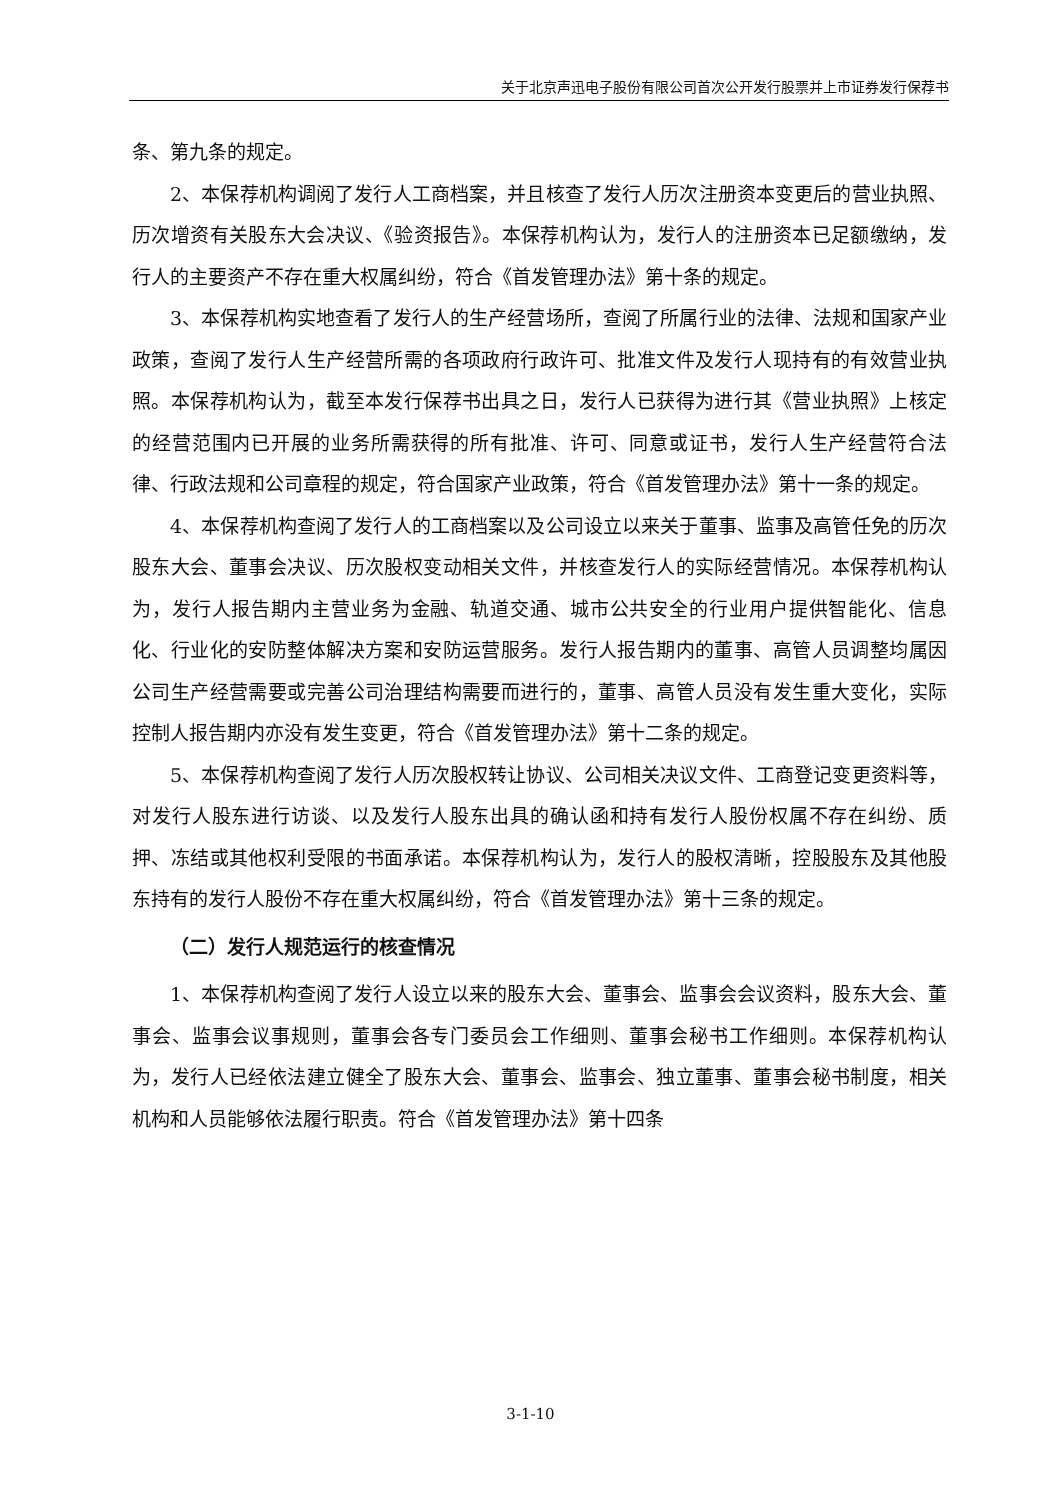关于北京声迅电子股份有限公司首次公开发行股票并上市证券发行保荐书
条、第九条的规定。
2、本保荐机构调阅了发行人工商档案，并且核查了发行人历次注册资本变更后的营业执照、历次增资有关股东大会决议、《验资报告》。本保荐机构认为，发行人的注册资本已足额缴纳，发行人的主要资产不存在重大权属纠纷，符合《首发管理办法》第十条的规定。
3、本保荐机构实地查看了发行人的生产经营场所，查阅了所属行业的法律、法规和国家产业政策，查阅了发行人生产经营所需的各项政府行政许可、批准文件及发行人现持有的有效营业执照。本保荐机构认为，截至本发行保荐书出具之日，发行人已获得为进行其《营业执照》上核定的经营范围内已开展的业务所需获得的所有批准、许可、同意或证书，发行人生产经营符合法律、行政法规和公司章程的规定，符合国家产业政策，符合《首发管理办法》第十一条的规定。
4、本保荐机构查阅了发行人的工商档案以及公司设立以来关于董事、监事及高管任免的历次股东大会、董事会决议、历次股权变动相关文件，并核查发行人的实际经营情况。本保荐机构认为，发行人报告期内主营业务为金融、轨道交通、城市公共安全的行业用户提供智能化、信息化、行业化的安防整体解决方案和安防运营服务。发行人报告期内的董事、高管人员调整均属因公司生产经营需要或完善公司治理结构需要而进行的，董事、高管人员没有发生重大变化，实际控制人报告期内亦没有发生变更，符合《首发管理办法》第十二条的规定。
5、本保荐机构查阅了发行人历次股权转让协议、公司相关决议文件、工商登记变更资料等，对发行人股东进行访谈、以及发行人股东出具的确认函和持有发行人股份权属不存在纠纷、质押、冻结或其他权利受限的书面承诺。本保荐机构认为，发行人的股权清晰，控股股东及其他股东持有的发行人股份不存在重大权属纠纷，符合《首发管理办法》第十三条的规定。
（二）发行人规范运行的核查情况
1、本保荐机构查阅了发行人设立以来的股东大会、董事会、监事会会议资料，股东大会、董事会、监事会议事规则，董事会各专门委员会工作细则、董事会秘书工作细则。本保荐机构认为，发行人已经依法建立健全了股东大会、董事会、监事会、独立董事、董事会秘书制度，相关机构和人员能够依法履行职责。符合《首发管理办法》第十四条
3-1-10